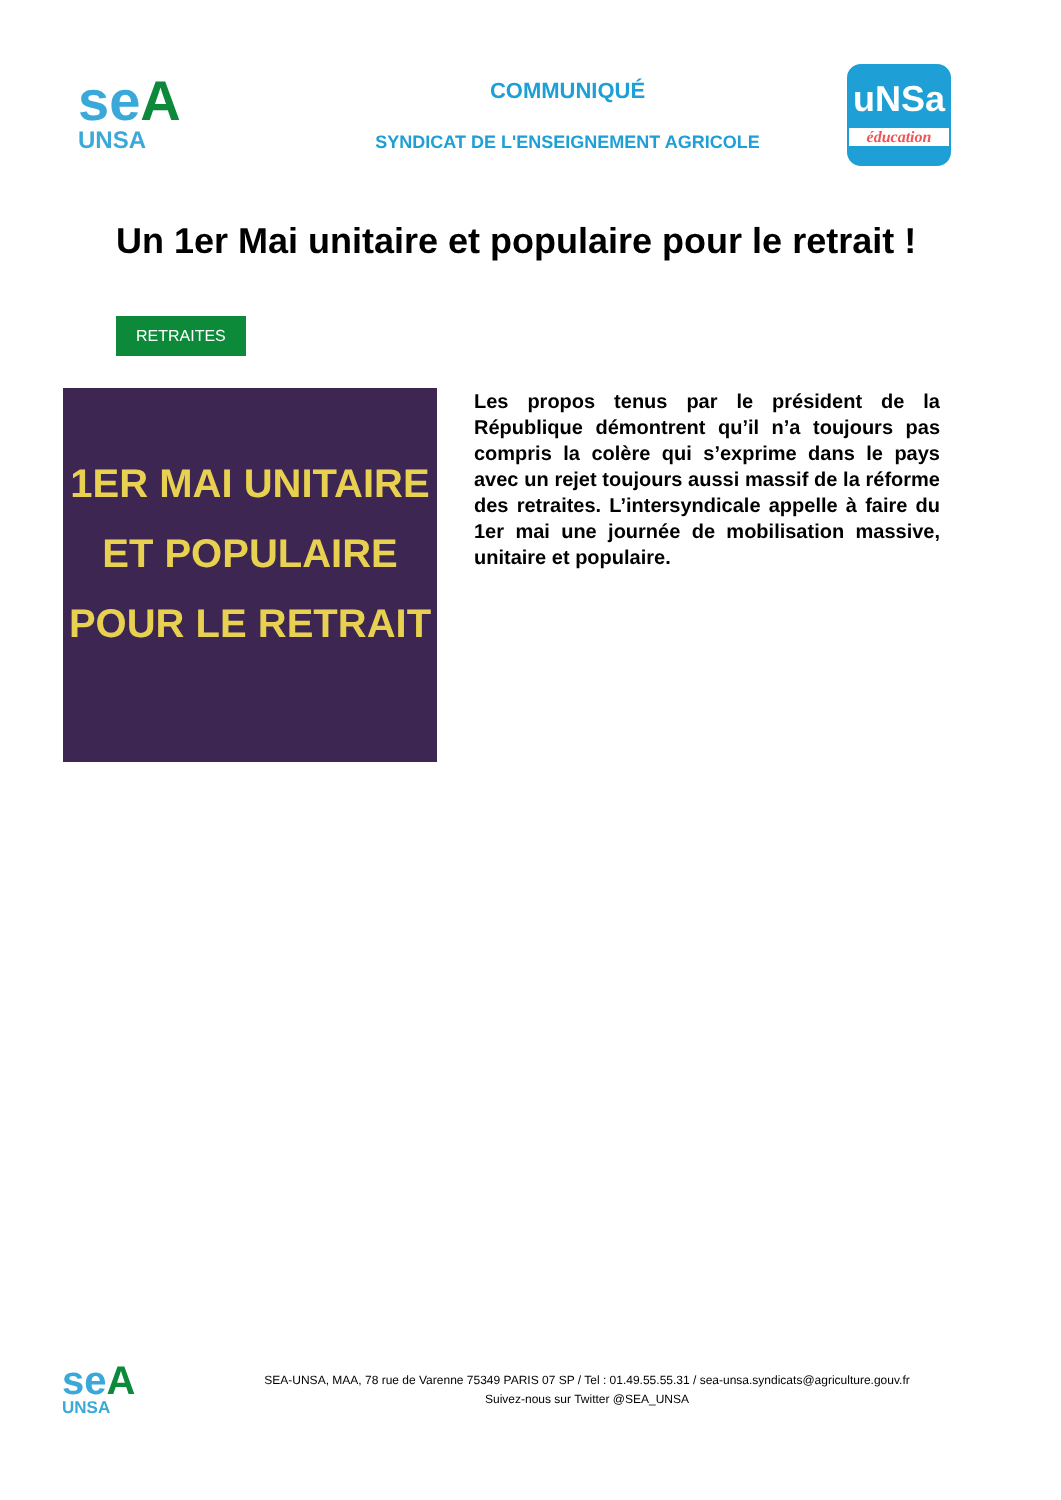seA
UNSA
COMMUNIQUÉ
SYNDICAT DE L'ENSEIGNEMENT AGRICOLE
uNSa
éducation
Un 1er Mai unitaire et populaire pour le retrait !
RETRAITES
1ER MAI UNITAIRE
ET POPULAIRE
POUR LE RETRAIT
Les propos tenus par le président de la République démontrent qu’il n’a toujours pas compris la colère qui s’exprime dans le pays avec un rejet toujours aussi massif de la réforme des retraites. L’intersyndicale appelle à faire du 1er mai une journée de mobilisation massive, unitaire et populaire.
seA
UNSA
SEA-UNSA, MAA, 78 rue de Varenne 75349 PARIS 07 SP / Tel : 01.49.55.55.31 / sea-unsa.syndicats@agriculture.gouv.fr
Suivez-nous sur Twitter @SEA_UNSA